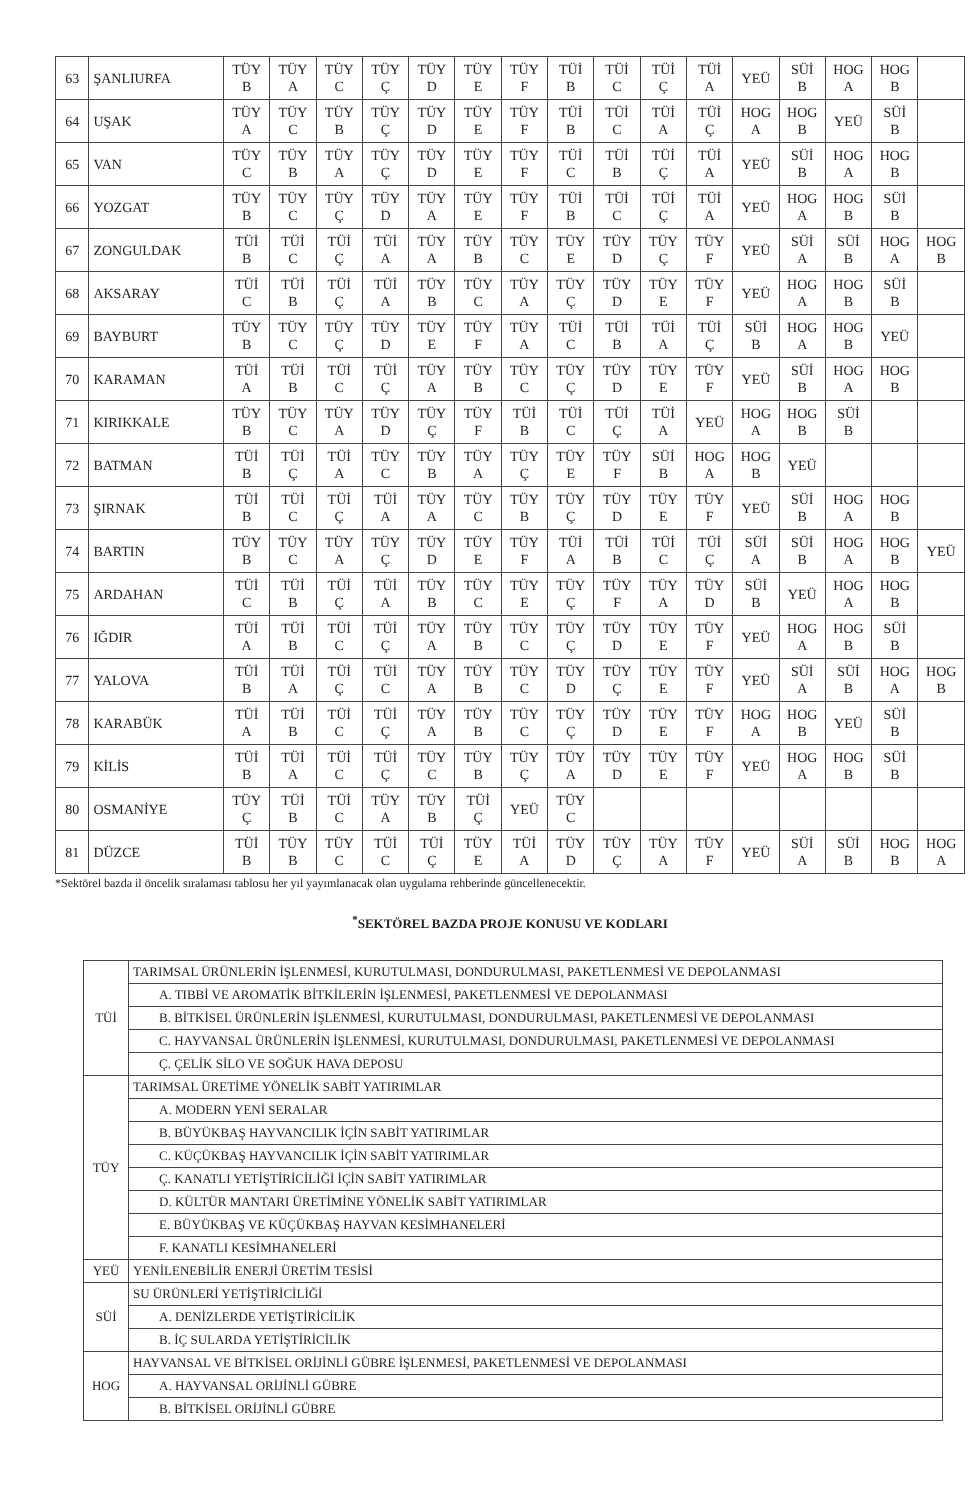| 63 | ŞANLIURFA | TÜY B | TÜY A | TÜY C | TÜY Ç | TÜY D | TÜY E | TÜY F | TÜİ B | TÜİ C | TÜİ Ç | TÜİ A | YEÜ | SÜİ B | HOG A | HOG B | |
| 64 | UŞAK | TÜY A | TÜY C | TÜY B | TÜY Ç | TÜY D | TÜY E | TÜY F | TÜİ B | TÜİ C | TÜİ A | TÜİ Ç | HOG A | HOG B | YEÜ | SÜİ B | |
| 65 | VAN | TÜY C | TÜY B | TÜY A | TÜY Ç | TÜY D | TÜY E | TÜY F | TÜİ C | TÜİ B | TÜİ Ç | TÜİ A | YEÜ | SÜİ B | HOG A | HOG B | |
| 66 | YOZGAT | TÜY B | TÜY C | TÜY Ç | TÜY D | TÜY A | TÜY E | TÜY F | TÜİ B | TÜİ C | TÜİ Ç | TÜİ A | YEÜ | HOG A | HOG B | SÜİ B | |
| 67 | ZONGULDAK | TÜİ B | TÜİ C | TÜİ Ç | TÜİ A | TÜY A | TÜY B | TÜY C | TÜY E | TÜY D | TÜY Ç | TÜY F | YEÜ | SÜİ A | SÜİ B | HOG A | HOG B |
| 68 | AKSARAY | TÜİ C | TÜİ B | TÜİ Ç | TÜİ A | TÜY B | TÜY C | TÜY A | TÜY Ç | TÜY D | TÜY E | TÜY F | YEÜ | HOG A | HOG B | SÜİ B | |
| 69 | BAYBURT | TÜY B | TÜY C | TÜY Ç | TÜY D | TÜY E | TÜY F | TÜY A | TÜİ C | TÜİ B | TÜİ A | TÜİ Ç | SÜİ B | HOG A | HOG B | YEÜ | |
| 70 | KARAMAN | TÜİ A | TÜİ B | TÜİ C | TÜİ Ç | TÜY A | TÜY B | TÜY C | TÜY Ç | TÜY D | TÜY E | TÜY F | YEÜ | SÜİ B | HOG A | HOG B | |
| 71 | KIRIKKALE | TÜY B | TÜY C | TÜY A | TÜY D | TÜY Ç | TÜY F | TÜİ B | TÜİ C | TÜİ Ç | TÜİ A | YEÜ | HOG A | HOG B | SÜİ B | | |
| 72 | BATMAN | TÜİ B | TÜİ Ç | TÜİ A | TÜY C | TÜY B | TÜY A | TÜY Ç | TÜY E | TÜY F | SÜİ B | HOG A | HOG B | YEÜ | | | |
| 73 | ŞIRNAK | TÜİ B | TÜİ C | TÜİ Ç | TÜİ A | TÜY A | TÜY C | TÜY B | TÜY Ç | TÜY D | TÜY E | TÜY F | YEÜ | SÜİ B | HOG A | HOG B | |
| 74 | BARTIN | TÜY B | TÜY C | TÜY A | TÜY Ç | TÜY D | TÜY E | TÜY F | TÜİ A | TÜİ B | TÜİ C | TÜİ Ç | SÜİ A | SÜİ B | HOG A | HOG B | YEÜ |
| 75 | ARDAHAN | TÜİ C | TÜİ B | TÜİ Ç | TÜİ A | TÜY B | TÜY C | TÜY E | TÜY Ç | TÜY F | TÜY A | TÜY D | SÜİ B | YEÜ | HOG A | HOG B | |
| 76 | IĞDIR | TÜİ A | TÜİ B | TÜİ C | TÜİ Ç | TÜY A | TÜY B | TÜY C | TÜY Ç | TÜY D | TÜY E | TÜY F | YEÜ | HOG A | HOG B | SÜİ B | |
| 77 | YALOVA | TÜİ B | TÜİ A | TÜİ Ç | TÜİ C | TÜY A | TÜY B | TÜY C | TÜY D | TÜY Ç | TÜY E | TÜY F | YEÜ | SÜİ A | SÜİ B | HOG A | HOG B |
| 78 | KARABÜK | TÜİ A | TÜİ B | TÜİ C | TÜİ Ç | TÜY A | TÜY B | TÜY C | TÜY Ç | TÜY D | TÜY E | TÜY F | HOG A | HOG B | YEÜ | SÜİ B | |
| 79 | KİLİS | TÜİ B | TÜİ A | TÜİ C | TÜİ Ç | TÜY C | TÜY B | TÜY Ç | TÜY A | TÜY D | TÜY E | TÜY F | YEÜ | HOG A | HOG B | SÜİ B | |
| 80 | OSMANİYE | TÜY Ç | TÜİ B | TÜİ C | TÜY A | TÜY B | TÜİ Ç | YEÜ | TÜY C | | | | | | | | |
| 81 | DÜZCE | TÜİ B | TÜY B | TÜY C | TÜİ C | TÜİ Ç | TÜY E | TÜİ A | TÜY D | TÜY Ç | TÜY A | TÜY F | YEÜ | SÜİ A | SÜİ B | HOG B | HOG A |
*Sektörel bazda il öncelik sıralaması tablosu her yıl yayımlanacak olan uygulama rehberinde güncellenecektir.
<sup>*</sup> SEKTÖREL BAZDA PROJE KONUSU VE KODLARI
| TÜİ | TARIMSAL ÜRÜNLERİN İŞLENMESİ, KURUTULMASI, DONDURULMASI, PAKETLENMESİ VE DEPOLANMASI |
| | A. TIBBİ VE AROMATİK BİTKİLERİN İŞLENMESİ, PAKETLENMESİ VE DEPOLANMASI |
| | B. BİTKİSEL ÜRÜNLERİN İŞLENMESİ, KURUTULMASI, DONDURULMASI, PAKETLENMESİ VE DEPOLANMASI |
| | C. HAYVANSAL ÜRÜNLERİN İŞLENMESİ, KURUTULMASI, DONDURULMASI, PAKETLENMESİ VE DEPOLANMASI |
| | Ç. ÇELİK SİLO VE SOĞUK HAVA DEPOSU |
| TÜY | TARIMSAL ÜRETİME YÖNELİK SABİT YATIRIMLAR |
| | A. MODERN YENİ SERALAR |
| | B. BÜYÜKBAŞ HAYVANCILIK İÇİN SABİT YATIRIMLAR |
| | C. KÜÇÜKBAŞ HAYVANCILIK İÇİN SABİT YATIRIMLAR |
| | Ç. KANATLI YETİŞTİRİCİLİĞİ İÇİN SABİT YATIRIMLAR |
| | D. KÜLTÜR MANTARI ÜRETİMİNE YÖNELİK SABİT YATIRIMLAR |
| | E. BÜYÜKBAŞ VE KÜÇÜKBAŞ HAYVAN KESİMHANELERİ |
| | F. KANATLI KESİMHANELERİ |
| YEÜ | YENİLENEBİLİR ENERJİ ÜRETİM TESİSİ |
| SÜİ | SU ÜRÜNLERİ YETİŞTİRİCİLİĞİ |
| | A. DENİZLERDE YETİŞTİRİCİLİK |
| | B. İÇ SULARDA YETİŞTİRİCİLİK |
| HOG | HAYVANSAL VE BİTKİSEL ORİJİNLİ GÜBRE İŞLENMESİ, PAKETLENMESİ VE DEPOLANMASI |
| | A. HAYVANSAL ORİJİNLİ GÜBRE |
| | B. BİTKİSEL ORİJİNLİ GÜBRE |